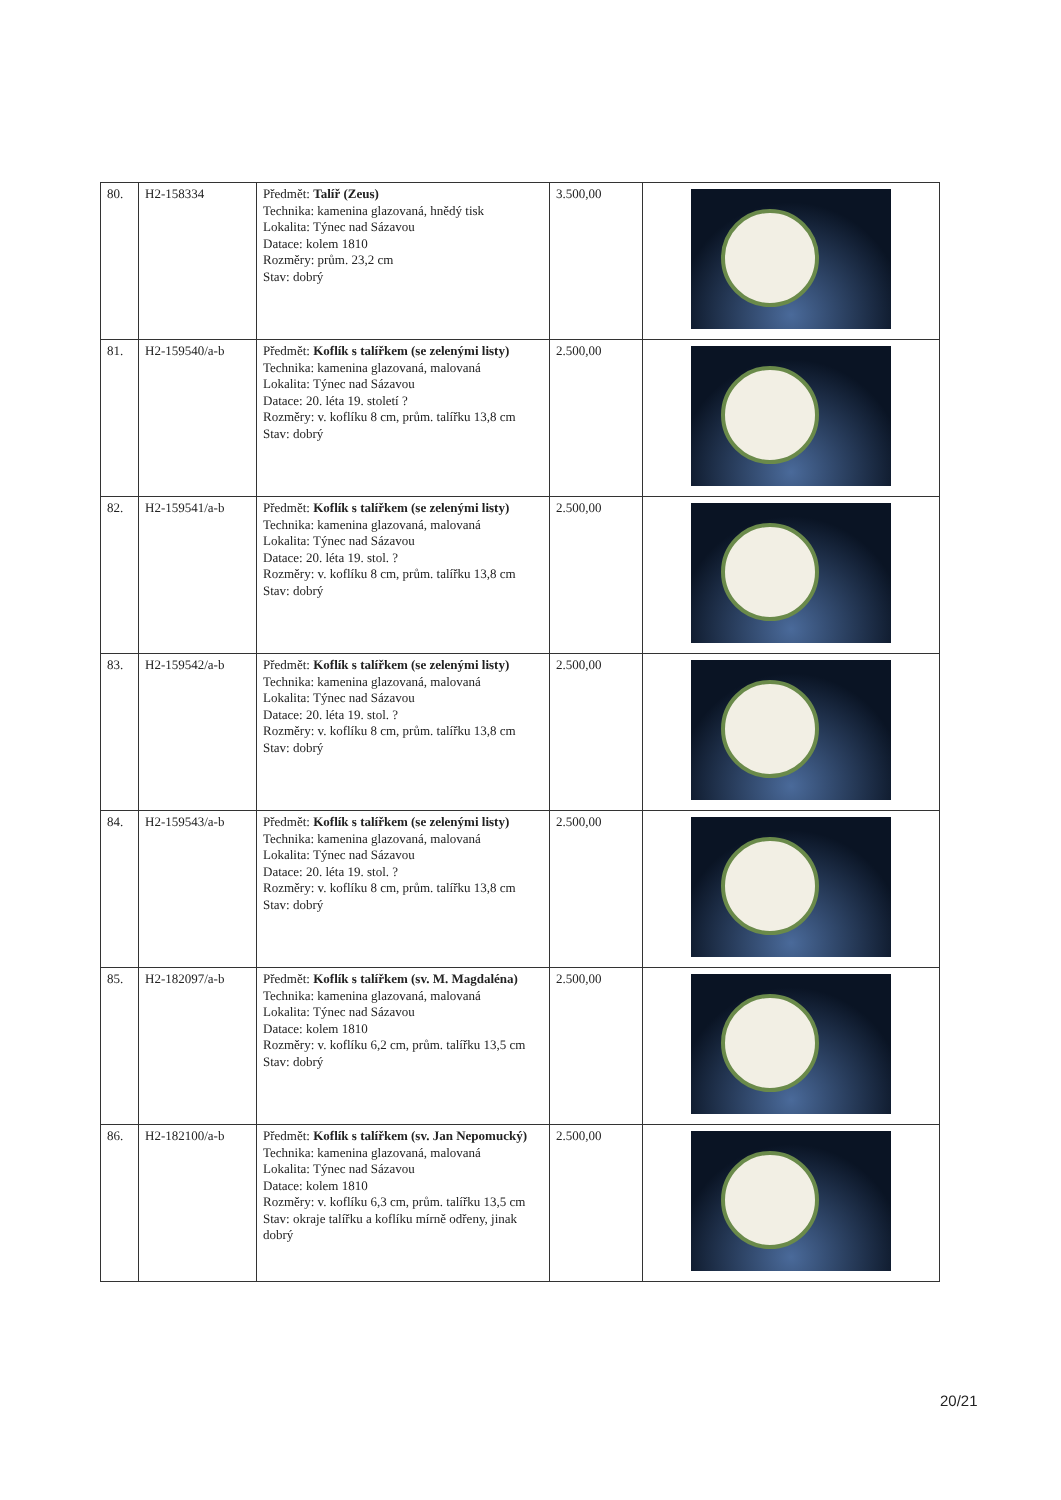| 80. | H2-158334 | Předmět: Talíř (Zeus) Technika: kamenina glazovaná, hnědý tisk Lokalita: Týnec nad Sázavou Datace: kolem 1810 Rozměry: prům. 23,2 cm Stav: dobrý | 3.500,00 | |
| 81. | H2-159540/a-b | Předmět: Koflík s talířkem (se zelenými listy) Technika: kamenina glazovaná, malovaná Lokalita: Týnec nad Sázavou Datace: 20. léta 19. století ? Rozměry: v. koflíku 8 cm, prům. talířku 13,8 cm Stav: dobrý | 2.500,00 | |
| 82. | H2-159541/a-b | Předmět: Koflík s talířkem (se zelenými listy) Technika: kamenina glazovaná, malovaná Lokalita: Týnec nad Sázavou Datace: 20. léta 19. stol. ? Rozměry: v. koflíku 8 cm, prům. talířku 13,8 cm Stav: dobrý | 2.500,00 | |
| 83. | H2-159542/a-b | Předmět: Koflík s talířkem (se zelenými listy) Technika: kamenina glazovaná, malovaná Lokalita: Týnec nad Sázavou Datace: 20. léta 19. stol. ? Rozměry: v. koflíku 8 cm, prům. talířku 13,8 cm Stav: dobrý | 2.500,00 | |
| 84. | H2-159543/a-b | Předmět: Koflík s talířkem (se zelenými listy) Technika: kamenina glazovaná, malovaná Lokalita: Týnec nad Sázavou Datace: 20. léta 19. stol. ? Rozměry: v. koflíku 8 cm, prům. talířku 13,8 cm Stav: dobrý | 2.500,00 | |
| 85. | H2-182097/a-b | Předmět: Koflík s talířkem (sv. M. Magdaléna) Technika: kamenina glazovaná, malovaná Lokalita: Týnec nad Sázavou Datace: kolem 1810 Rozměry: v. koflíku 6,2 cm, prům. talířku 13,5 cm Stav: dobrý | 2.500,00 | |
| 86. | H2-182100/a-b | Předmět: Koflík s talířkem (sv. Jan Nepomucký) Technika: kamenina glazovaná, malovaná Lokalita: Týnec nad Sázavou Datace: kolem 1810 Rozměry: v. koflíku 6,3 cm, prům. talířku 13,5 cm Stav: okraje talířku a koflíku mírně odřeny, jinak dobrý | 2.500,00 | |
20/21